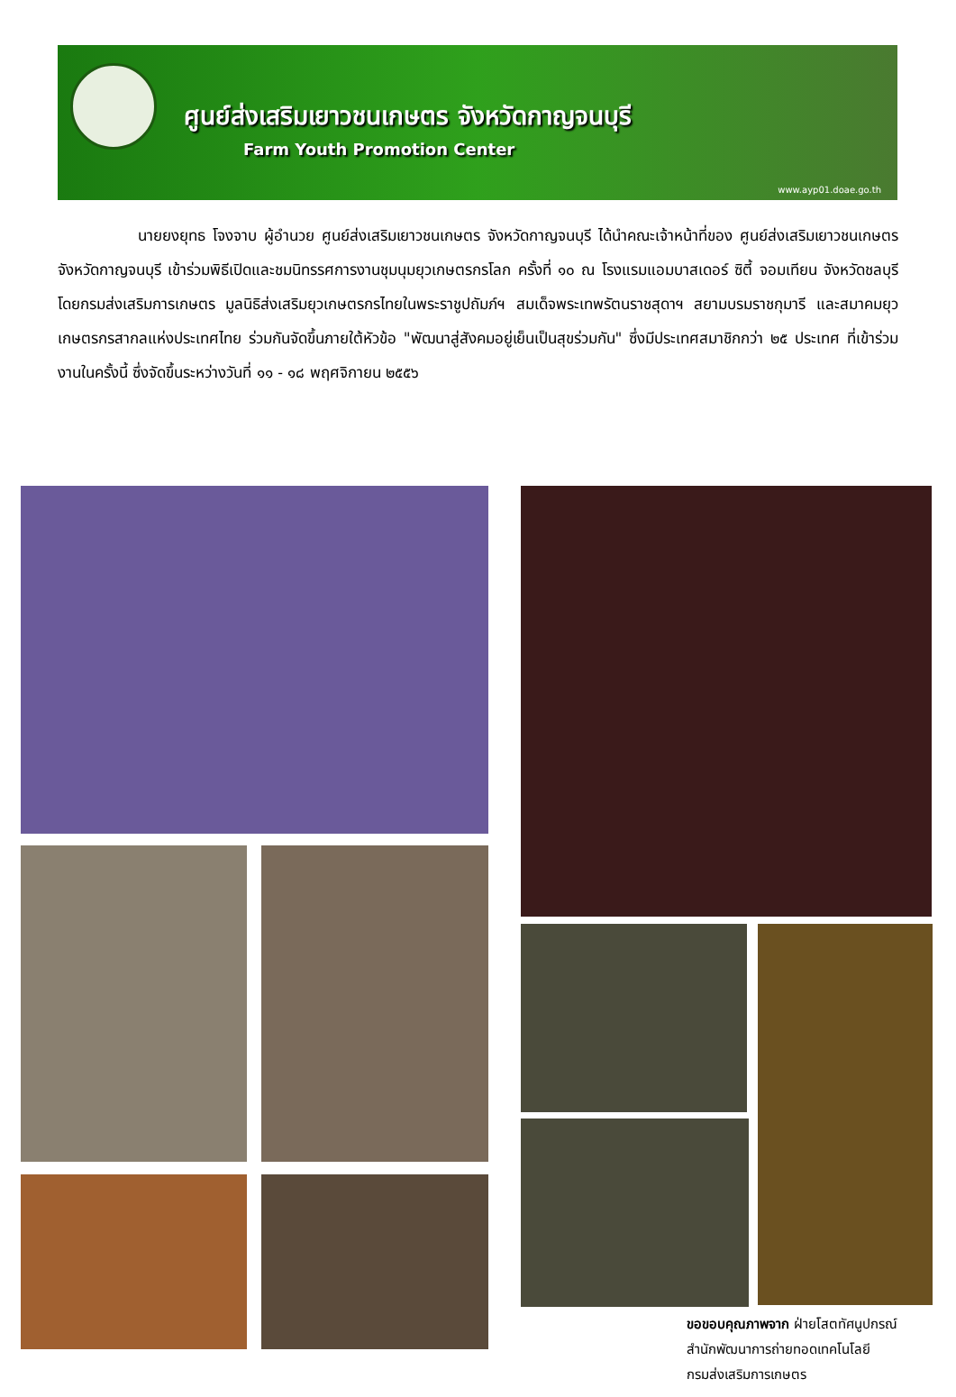ศูนย์ส่งเสริมเยาวชนเกษตร จังหวัดกาญจนบุรี
Farm Youth Promotion Center
www.ayp01.doae.go.th
นายยงยุทธ โจงจาบ ผู้อำนวย ศูนย์ส่งเสริมเยาวชนเกษตร จังหวัดกาญจนบุรี ได้นำคณะเจ้าหน้าที่ของ ศูนย์ส่งเสริมเยาวชนเกษตร จังหวัดกาญจนบุรี เข้าร่วมพิธีเปิดและชมนิทรรศการงานชุมนุมยุวเกษตรกรโลก ครั้งที่ ๑๐ ณ โรงแรมแอมบาสเดอร์ ซิตี้ จอมเทียน จังหวัดชลบุรี โดยกรมส่งเสริมการเกษตร มูลนิธิส่งเสริมยุวเกษตรกรไทยในพระราชูปถัมภ์ฯ สมเด็จพระเทพรัตนราชสุดาฯ สยามบรมราชกุมารี และสมาคมยุวเกษตรกรสากลแห่งประเทศไทย ร่วมกันจัดขึ้นภายใต้หัวข้อ "พัฒนาสู่สังคมอยู่เย็นเป็นสุขร่วมกัน" ซึ่งมีประเทศสมาชิกกว่า ๒๕ ประเทศ ที่เข้าร่วมงานในครั้งนี้ ซึ่งจัดขึ้นระหว่างวันที่ ๑๑ - ๑๘ พฤศจิกายน ๒๕๕๖
ขอขอบคุณภาพจาก ฝ่ายโสตทัศนูปกรณ์
สำนักพัฒนาการถ่ายทอดเทคโนโลยี
กรมส่งเสริมการเกษตร